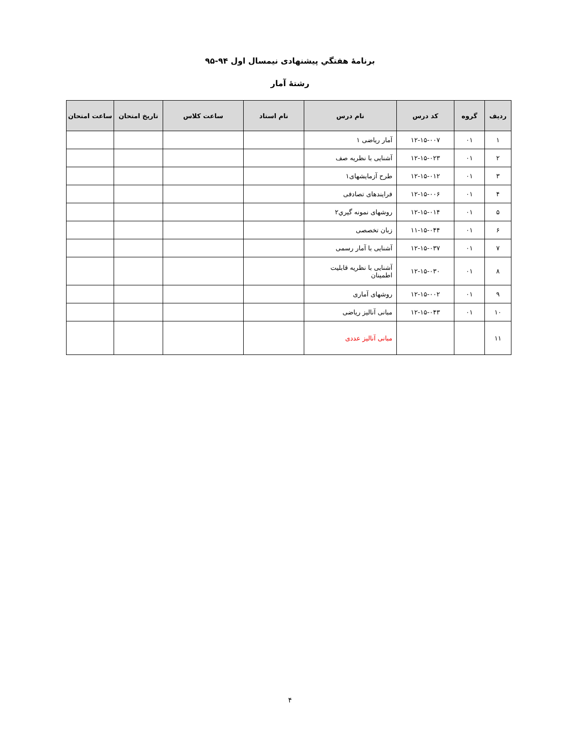برنامهٔ هفتگي پيشنهادی نيمسال اول ۹۴-۹۵
رشتهٔ آمار
| رديف | گروه | کد درس | نام درس | نام استاد | ساعت کلاس | تاريخ امتحان | ساعت امتحان |
| --- | --- | --- | --- | --- | --- | --- | --- |
| ۱ | ۰۱ | ۱۲-۱۵-۰۰۷ | آمار رياضی ۱ | | | | |
| ۲ | ۰۱ | ۱۲-۱۵-۰۲۳ | آشنايی با نظريه صف | | | | |
| ۳ | ۰۱ | ۱۲-۱۵-۰۱۲ | طرح آزمايشهای۱ | | | | |
| ۴ | ۰۱ | ۱۲-۱۵-۰۰۶ | فرايندهای تصادفی | | | | |
| ۵ | ۰۱ | ۱۲-۱۵-۰۱۴ | روشهای نمونه گيري۲ | | | | |
| ۶ | ۰۱ | ۱۱-۱۵-۰۴۴ | زبان تخصصی | | | | |
| ۷ | ۰۱ | ۱۲-۱۵-۰۳۷ | آشنايی با آمار رسمی | | | | |
| ۸ | ۰۱ | ۱۲-۱۵-۰۳۰ | آشنايی با نظريه قابليت اطمينان | | | | |
| ۹ | ۰۱ | ۱۲-۱۵-۰۰۲ | روشهای آماری | | | | |
| ۱۰ | ۰۱ | ۱۲-۱۵-۰۴۳ | مبانی آناليز رياضی | | | | |
| ۱۱ | | | مبانی آناليز عددی | | | | |
۴